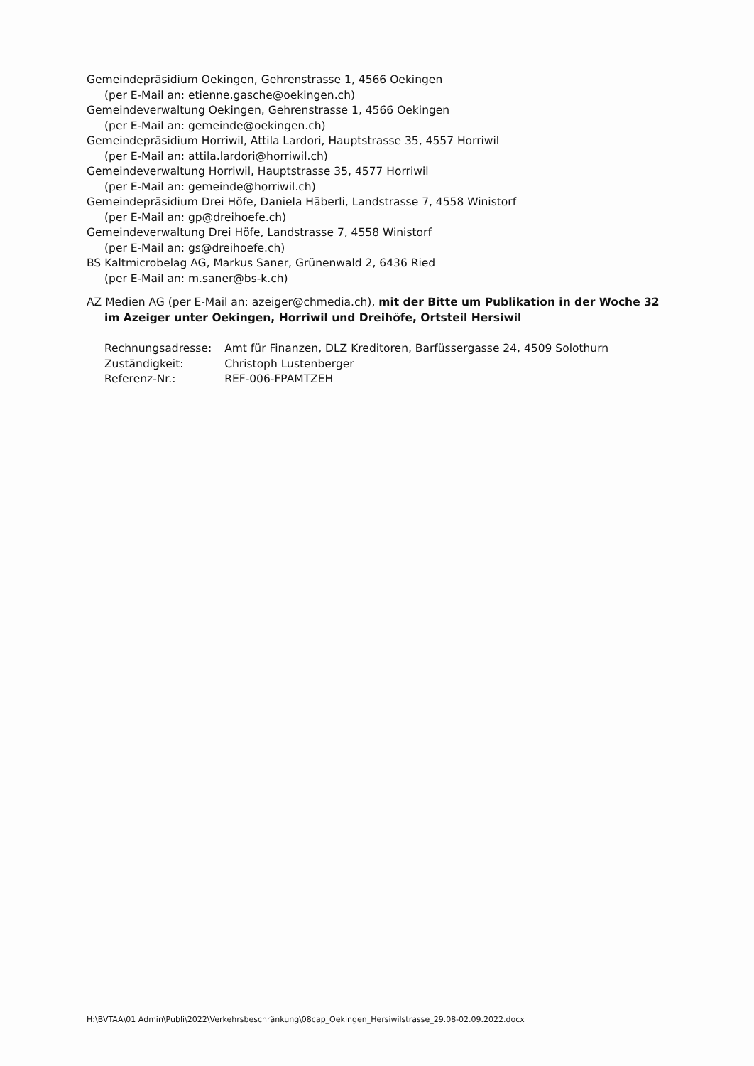Gemeindepräsidium Oekingen, Gehrenstrasse 1, 4566 Oekingen
(per E-Mail an: etienne.gasche@oekingen.ch)
Gemeindeverwaltung Oekingen, Gehrenstrasse 1, 4566 Oekingen
(per E-Mail an: gemeinde@oekingen.ch)
Gemeindepräsidium Horriwil, Attila Lardori, Hauptstrasse 35, 4557 Horriwil
(per E-Mail an: attila.lardori@horriwil.ch)
Gemeindeverwaltung Horriwil, Hauptstrasse 35, 4577 Horriwil
(per E-Mail an: gemeinde@horriwil.ch)
Gemeindepräsidium Drei Höfe, Daniela Häberli, Landstrasse 7, 4558 Winistorf
(per E-Mail an: gp@dreihoefe.ch)
Gemeindeverwaltung Drei Höfe, Landstrasse 7, 4558 Winistorf
(per E-Mail an: gs@dreihoefe.ch)
BS Kaltmicrobelag AG, Markus Saner, Grünenwald 2, 6436 Ried
(per E-Mail an: m.saner@bs-k.ch)
AZ Medien AG (per E-Mail an: azeiger@chmedia.ch), mit der Bitte um Publikation in der Woche 32
im Azeiger unter Oekingen, Horriwil und Dreihöfe, Ortsteil Hersiwil
| Rechnungsadresse: | Amt für Finanzen, DLZ Kreditoren, Barfüssergasse 24, 4509 Solothurn |
| Zuständigkeit: | Christoph Lustenberger |
| Referenz-Nr.: | REF-006-FPAMTZEH |
H:\BVTAA\01 Admin\Publi\2022\Verkehrsbeschränkung\08cap_Oekingen_Hersiwilstrasse_29.08-02.09.2022.docx